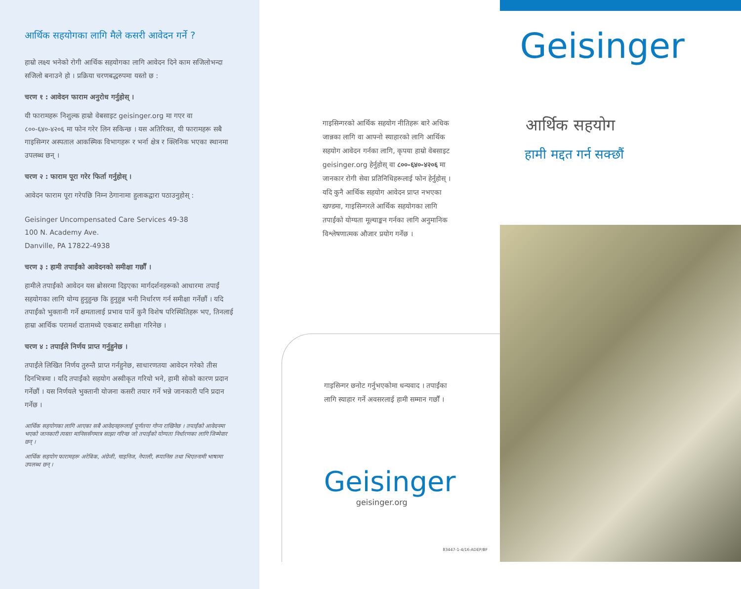आर्थिक सहयोगका लागि मैले कसरी आवेदन गर्ने ?
हाम्रो लक्ष्य भनेको रोगी आर्थिक सहयोगका लागि आवेदन दिने काम सजिलोभन्दा सजिलो बनाउने हो । प्रक्रिया चरणबद्धरुपमा यस्तो छ :
चरण १ : आवेदन फाराम अनुरोध गर्नुहोस् ।
यी फारामहरू निशुल्क हाम्रो वेबसाइट geisinger.org मा गएर वा ८००-६४०-४२०६ मा फोन गरेर लिन सकिन्छ । यस अतिरिक्त, यी फारामहरू सबै गाइसिन्गर अस्पताल आकस्मिक विभागहरू र भर्ना क्षेत्र र क्लिनिक भएका स्थानमा उपलब्ध छन् ।
चरण २ : फाराम पूरा गरेर फिर्ता गर्नुहोस् ।
आवेदन फाराम पूरा गरेपछि निम्न ठेगानामा हुलाकद्वारा पठाउनुहोस् :
Geisinger Uncompensated Care Services 49-38
100 N. Academy Ave.
Danville, PA 17822-4938
चरण ३ : हामी तपाईंको आवेदनको समीक्षा गर्छौं ।
हामीले तपाईंको आवेदन यस ब्रोसरमा दिइएका मार्गदर्शनहरूको आधारमा तपाईं सहयोगका लागि योग्य हुनुहुन्छ कि हुनुहुन्न भनी निर्धारण गर्न समीक्षा गर्नेछौं । यदि तपाईंको भुक्तानी गर्ने क्षमतालाई प्रभाव पार्ने कुनै विशेष परिस्थितिहरू भए, तिनलाई हाम्रा आर्थिक परामर्श दातामध्ये एकबाट समीक्षा गरिनेछ ।
चरण ४ : तपाईंले निर्णय प्राप्त गर्नुहुनेछ ।
तपाईंले लिखित निर्णय तुरुन्तै प्राप्त गर्नहुनेछ, साधारणतया आवेदन गरेको तीस दिनभित्रमा । यदि तपाईंको सहयोग अस्वीकृत गरियो भने, हामी सोको कारण प्रदान गर्नेछौं । यस निर्णयले भुक्तानी योजना कसरी तयार गर्ने भन्ने जानकारी पनि प्रदान गर्नेछ ।
आर्थिक सहयोगका लागि आएका सबै आवेदनहरूलाई पूर्णतया गोप्य राखिनेछ । तपाईंको आवेदनमा भएको जानकारी त्यस्ता मानिससँगमात्र साझा गरिन्छ जो तपाईंको योग्यता निर्धारणका लागि जिम्मेवार छन् ।
आर्थिक सहयोग फारामहरू अरेबिक, अंग्रेजी, चाइनिज, नेपाली, स्प्यानिस तथा भिएतनामी भाषामा उपलब्ध छन् ।
गाइसिन्गरको आर्थिक सहयोग नीतिहरू बारे अधिक जान्नका लागि वा आफ्नो स्याहारको लागि आर्थिक सहयोग आवेदन गर्नका लागि, कृपया हाम्रो वेबसाइट geisinger.org हेर्नुहोस् वा ८००-६४०-४२०६ मा जानकार रोगी सेवा प्रतिनिधिहरूलाई फोन हेर्नुहोस् । यदि कुनै आर्थिक सहयोग आवेदन प्राप्त नभएका खण्डमा, गाइसिन्गरले आर्थिक सहयोगका लागि तपाईंको योग्यता मूल्याङ्कन गर्नका लागि अनुमानिक विश्लेषणात्मक औजार प्रयोग गर्नेछ ।
गाइसिन्गर छनोट गर्नुभएकोमा धन्यवाद । तपाईंका लागि स्याहार गर्ने अवसरलाई हामी सम्मान गर्छौं ।
Geisinger
geisinger.org
83447-1-4/16-ADEP/BF
Geisinger
आर्थिक सहयोग
हामी मद्दत गर्न सक्छौं